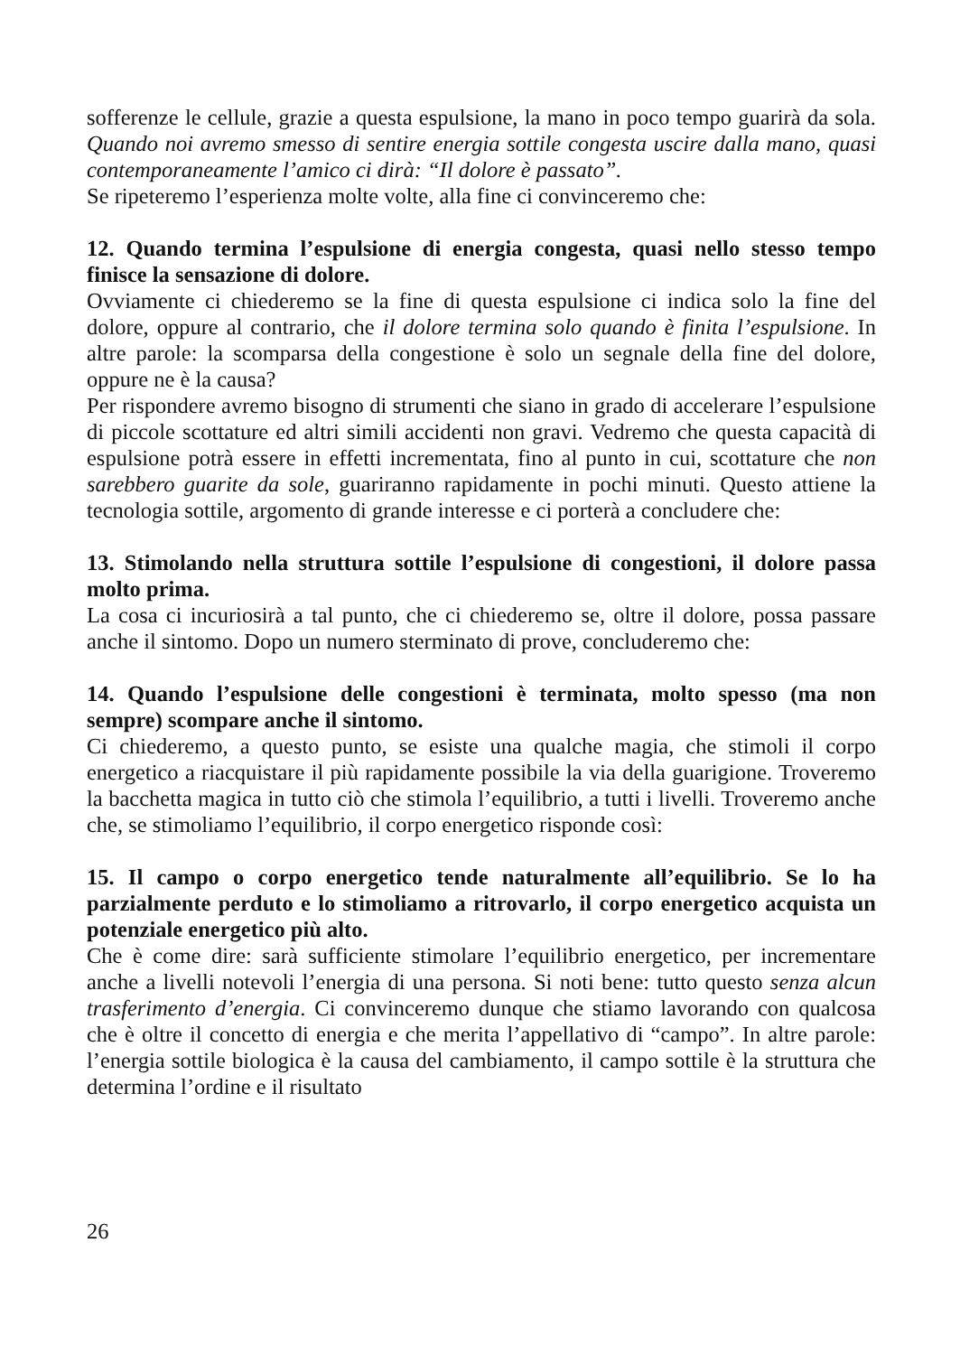sofferenze le cellule, grazie a questa espulsione, la mano in poco tempo guarirà da sola. Quando noi avremo smesso di sentire energia sottile congesta uscire dalla mano, quasi contemporaneamente l’amico ci dirà: “Il dolore è passato”.
Se ripeteremo l’esperienza molte volte, alla fine ci convinceremo che:
12. Quando termina l’espulsione di energia congesta, quasi nello stesso tempo finisce la sensazione di dolore.
Ovviamente ci chiederemo se la fine di questa espulsione ci indica solo la fine del dolore, oppure al contrario, che il dolore termina solo quando è finita l’espulsione. In altre parole: la scomparsa della congestione è solo un segnale della fine del dolore, oppure ne è la causa?
Per rispondere avremo bisogno di strumenti che siano in grado di accelerare l’espulsione di piccole scottature ed altri simili accidenti non gravi. Vedremo che questa capacità di espulsione potrà essere in effetti incrementata, fino al punto in cui, scottature che non sarebbero guarite da sole, guariranno rapidamente in pochi minuti. Questo attiene la tecnologia sottile, argomento di grande interesse e ci porterà a concludere che:
13. Stimolando nella struttura sottile l’espulsione di congestioni, il dolore passa molto prima.
La cosa ci incuriosirà a tal punto, che ci chiederemo se, oltre il dolore, possa passare anche il sintomo. Dopo un numero sterminato di prove, concluderemo che:
14. Quando l’espulsione delle congestioni è terminata, molto spesso (ma non sempre) scompare anche il sintomo.
Ci chiederemo, a questo punto, se esiste una qualche magia, che stimoli il corpo energetico a riacquistare il più rapidamente possibile la via della guarigione. Troveremo la bacchetta magica in tutto ciò che stimola l’equilibrio, a tutti i livelli. Troveremo anche che, se stimoliamo l’equilibrio, il corpo energetico risponde così:
15. Il campo o corpo energetico tende naturalmente all’equilibrio. Se lo ha parzialmente perduto e lo stimoliamo a ritrovarlo, il corpo energetico acquista un potenziale energetico più alto.
Che è come dire: sarà sufficiente stimolare l’equilibrio energetico, per incrementare anche a livelli notevoli l’energia di una persona. Si noti bene: tutto questo senza alcun trasferimento d’energia. Ci convinceremo dunque che stiamo lavorando con qualcosa che è oltre il concetto di energia e che merita l’appellativo di “campo”. In altre parole: l’energia sottile biologica è la causa del cambiamento, il campo sottile è la struttura che determina l’ordine e il risultato
26